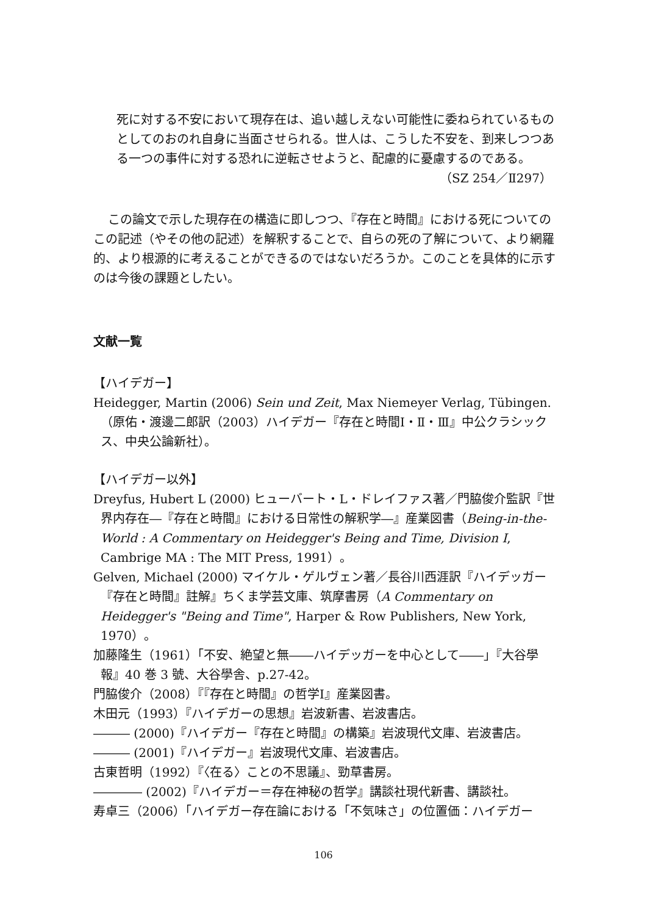死に対する不安において現存在は、追い越しえない可能性に委ねられているものとしてのおのれ自身に当面させられる。世人は、こうした不安を、到来しつつある一つの事件に対する恐れに逆転させようと、配慮的に憂慮するのである。
（SZ 254／Ⅱ297）
この論文で示した現存在の構造に即しつつ、『存在と時間』における死についてのこの記述（やその他の記述）を解釈することで、自らの死の了解について、より網羅的、より根源的に考えることができるのではないだろうか。このことを具体的に示すのは今後の課題としたい。
文献一覧
【ハイデガー】
Heidegger, Martin (2006) Sein und Zeit, Max Niemeyer Verlag, Tübingen.（原佑・渡邊二郎訳（2003）ハイデガー『存在と時間Ⅰ・Ⅱ・Ⅲ』中公クラシックス、中央公論新社）。
【ハイデガー以外】
Dreyfus, Hubert L (2000) ヒューバート・L・ドレイファス著／門脇俊介監訳『世界内存在―『存在と時間』における日常性の解釈学―』産業図書（Being-in-the-World : A Commentary on Heidegger's Being and Time, Division I, Cambrige MA : The MIT Press, 1991）。
Gelven, Michael (2000) マイケル・ゲルヴェン著／長谷川西涯訳『ハイデッガー『存在と時間』註解』ちくま学芸文庫、筑摩書房（A Commentary on Heidegger's "Being and Time", Harper & Row Publishers, New York, 1970）。
加藤隆生（1961）「不安、絶望と無――ハイデッガーを中心として――」『大谷學報』40 巻 3 號、大谷學舎、p.27-42。
門脇俊介（2008）『『存在と時間』の哲学Ⅰ』産業図書。
木田元（1993）『ハイデガーの思想』岩波新書、岩波書店。
――― (2000)『ハイデガー『存在と時間』の構築』岩波現代文庫、岩波書店。
――― (2001)『ハイデガー』岩波現代文庫、岩波書店。
古東哲明（1992）『〈在る〉ことの不思議』、勁草書房。
―――― (2002)『ハイデガー＝存在神秘の哲学』講談社現代新書、講談社。
寿卓三（2006）「ハイデガー存在論における「不気味さ」の位置価：ハイデガー
106